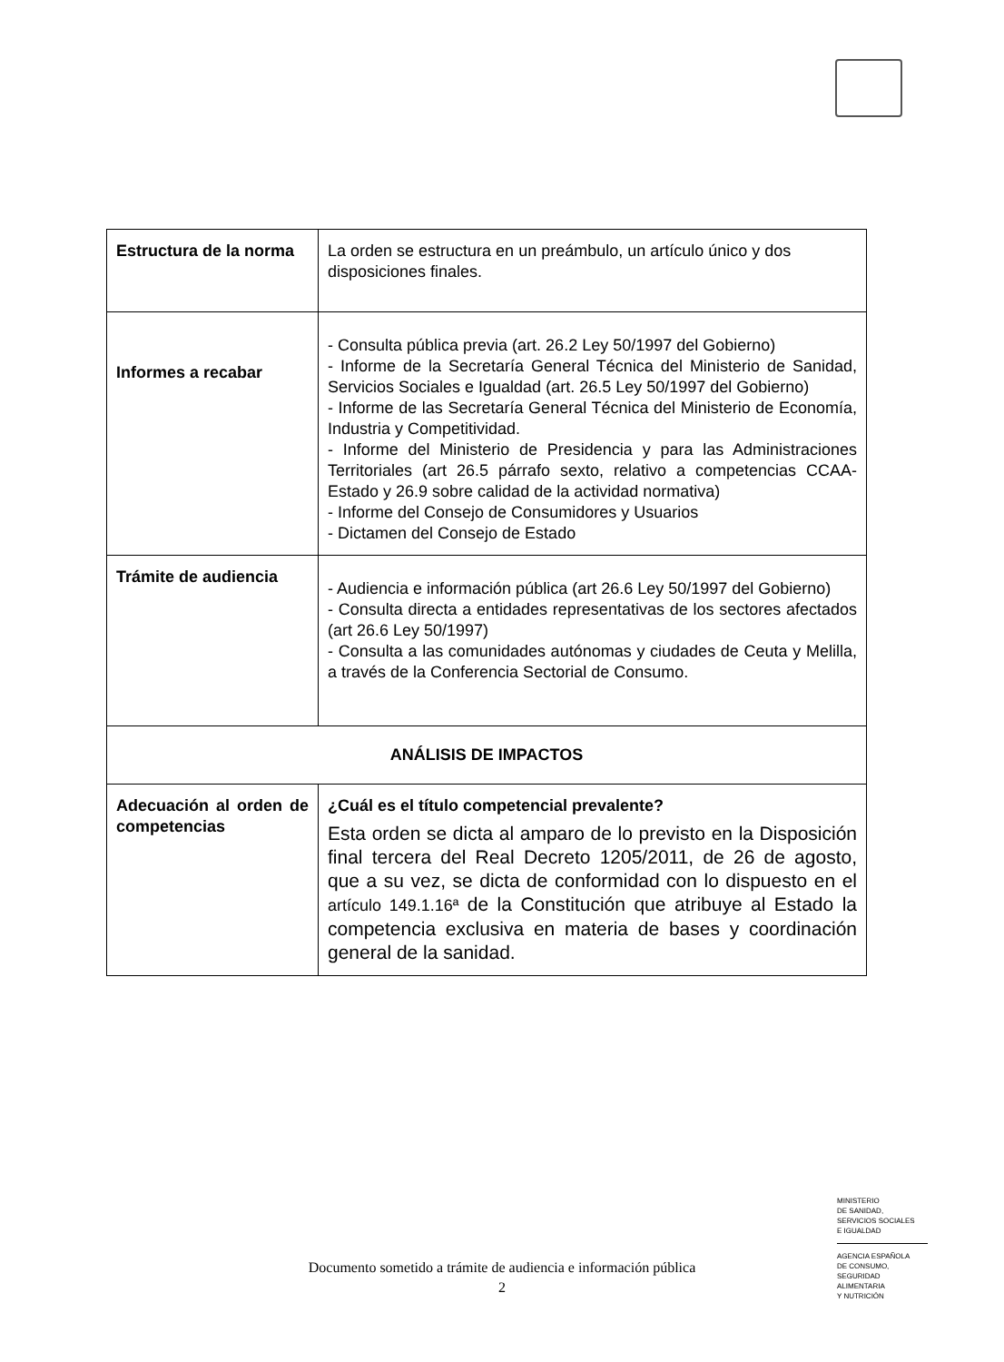| Estructura de la norma | La orden se estructura en un preámbulo, un artículo único y dos disposiciones finales. |
| Informes a recabar | - Consulta pública previa (art. 26.2 Ley 50/1997 del Gobierno) - Informe de la Secretaría General Técnica del Ministerio de Sanidad, Servicios Sociales e Igualdad (art. 26.5 Ley 50/1997 del Gobierno) - Informe de las Secretaría General Técnica del Ministerio de Economía, Industria y Competitividad. - Informe del Ministerio de Presidencia y para las Administraciones Territoriales (art 26.5 párrafo sexto, relativo a competencias CCAA-Estado y 26.9 sobre calidad de la actividad normativa) - Informe del Consejo de Consumidores y Usuarios - Dictamen del Consejo de Estado |
| Trámite de audiencia | - Audiencia e información pública (art 26.6 Ley 50/1997 del Gobierno) - Consulta directa a entidades representativas de los sectores afectados (art 26.6 Ley 50/1997) - Consulta a las comunidades autónomas y ciudades de Ceuta y Melilla, a través de la Conferencia Sectorial de Consumo. |
| ANÁLISIS DE IMPACTOS | |
| Adecuación al orden de competencias | ¿Cuál es el título competencial prevalente? Esta orden se dicta al amparo de lo previsto en la Disposición final tercera del Real Decreto 1205/2011, de 26 de agosto, que a su vez, se dicta de conformidad con lo dispuesto en el artículo 149.1.16ª de la Constitución que atribuye al Estado la competencia exclusiva en materia de bases y coordinación general de la sanidad. |
MINISTERIO
DE SANIDAD,
SERVICIOS SOCIALES
E IGUALDAD
AGENCIA ESPAÑOLA
DE CONSUMO,
SEGURIDAD ALIMENTARIA
Y NUTRICIÓN
Documento sometido a trámite de audiencia e información pública
2